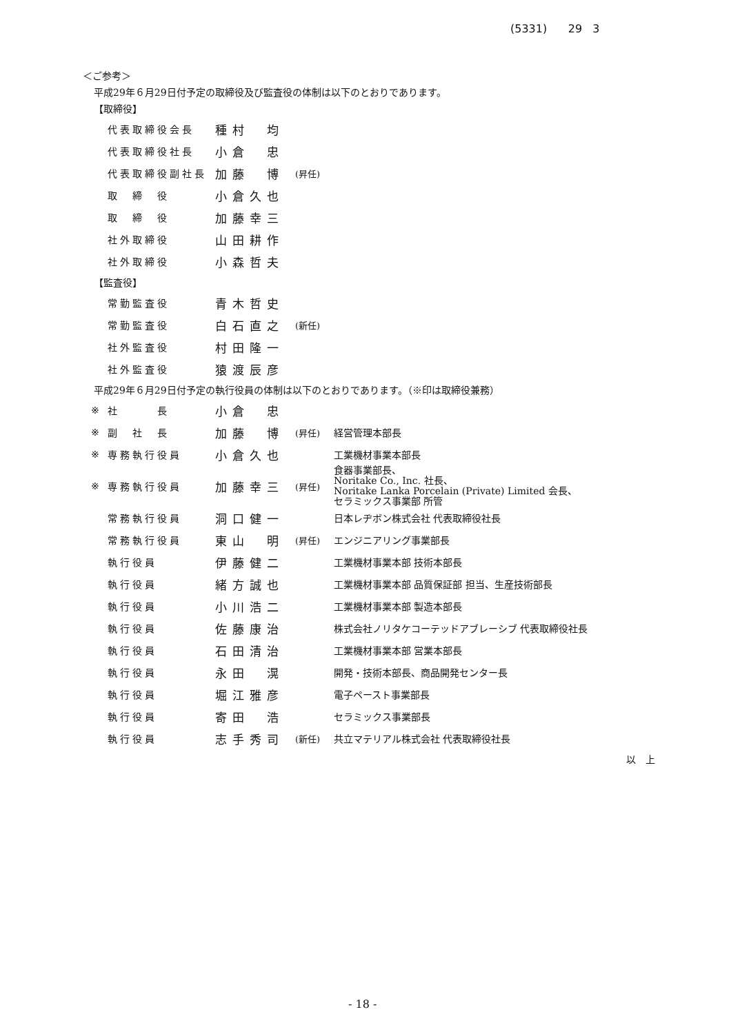(5331) 29 3
＜ご参考＞
平成29年６月29日付予定の取締役及び監査役の体制は以下のとおりであります。
【取締役】
| | 代表取締役会長 | 種村 均 | |
| | 代表取締役社長 | 小倉 忠 | |
| | 代表取締役副社長 | 加藤 博 | (昇任) |
| | 取 締 役 | 小倉久也 | |
| | 取 締 役 | 加藤幸三 | |
| | 社外取締役 | 山田耕作 | |
| | 社外取締役 | 小森哲夫 | |
【監査役】
| | 常勤監査役 | 青木哲史 | |
| | 常勤監査役 | 白石直之 | (新任) |
| | 社外監査役 | 村田隆一 | |
| | 社外監査役 | 猿渡辰彦 | |
平成29年６月29日付予定の執行役員の体制は以下のとおりであります。（※印は取締役兼務）
| ※ | 社 長 | 小倉 忠 | | |
| ※ | 副 社 長 | 加藤 博 | (昇任) | 経営管理本部長 |
| ※ | 専務執行役員 | 小倉久也 | | 工業機材事業本部長 |
| ※ | 専務執行役員 | 加藤幸三 | (昇任) | 食器事業部長、 Noritake Co., Inc. 社長、 Noritake Lanka Porcelain (Private) Limited 会長、 セラミックス事業部 所管 |
| | 常務執行役員 | 洞口健一 | | 日本レヂボン株式会社 代表取締役社長 |
| | 常務執行役員 | 東山 明 | (昇任) | エンジニアリング事業部長 |
| | 執行役員 | 伊藤健二 | | 工業機材事業本部 技術本部長 |
| | 執行役員 | 緒方誠也 | | 工業機材事業本部 品質保証部 担当、生産技術部長 |
| | 執行役員 | 小川浩二 | | 工業機材事業本部 製造本部長 |
| | 執行役員 | 佐藤康治 | | 株式会社ノリタケコーテッドアブレーシブ 代表取締役社長 |
| | 執行役員 | 石田清治 | | 工業機材事業本部 営業本部長 |
| | 執行役員 | 永田 滉 | | 開発・技術本部長、商品開発センター長 |
| | 執行役員 | 堀江雅彦 | | 電子ペースト事業部長 |
| | 執行役員 | 寄田 浩 | | セラミックス事業部長 |
| | 執行役員 | 志手秀司 | (新任) | 共立マテリアル株式会社 代表取締役社長 |
以　上
- 18 -